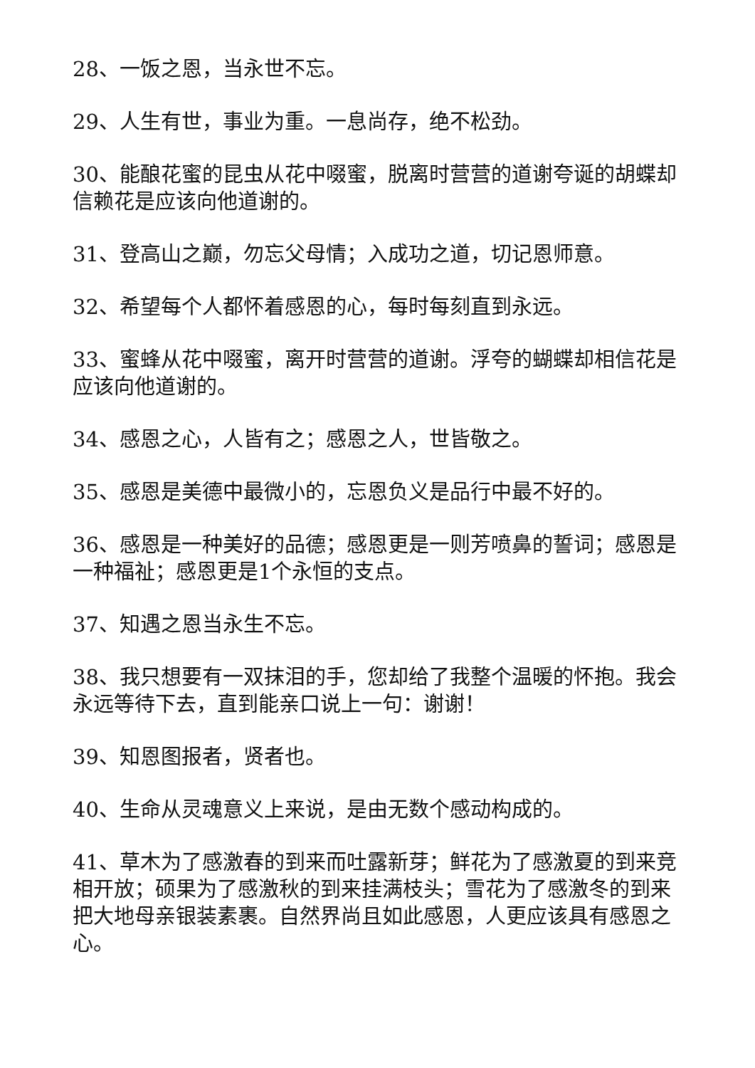28、一饭之恩，当永世不忘。
29、人生有世，事业为重。一息尚存，绝不松劲。
30、能酿花蜜的昆虫从花中啜蜜，脱离时营营的道谢夸诞的胡蝶却信赖花是应该向他道谢的。
31、登高山之巅，勿忘父母情；入成功之道，切记恩师意。
32、希望每个人都怀着感恩的心，每时每刻直到永远。
33、蜜蜂从花中啜蜜，离开时营营的道谢。浮夸的蝴蝶却相信花是应该向他道谢的。
34、感恩之心，人皆有之；感恩之人，世皆敬之。
35、感恩是美德中最微小的，忘恩负义是品行中最不好的。
36、感恩是一种美好的品德；感恩更是一则芳喷鼻的誓词；感恩是一种福祉；感恩更是1个永恒的支点。
37、知遇之恩当永生不忘。
38、我只想要有一双抹泪的手，您却给了我整个温暖的怀抱。我会永远等待下去，直到能亲口说上一句：谢谢！
39、知恩图报者，贤者也。
40、生命从灵魂意义上来说，是由无数个感动构成的。
41、草木为了感激春的到来而吐露新芽；鲜花为了感激夏的到来竞相开放；硕果为了感激秋的到来挂满枝头；雪花为了感激冬的到来把大地母亲银装素裹。自然界尚且如此感恩，人更应该具有感恩之心。